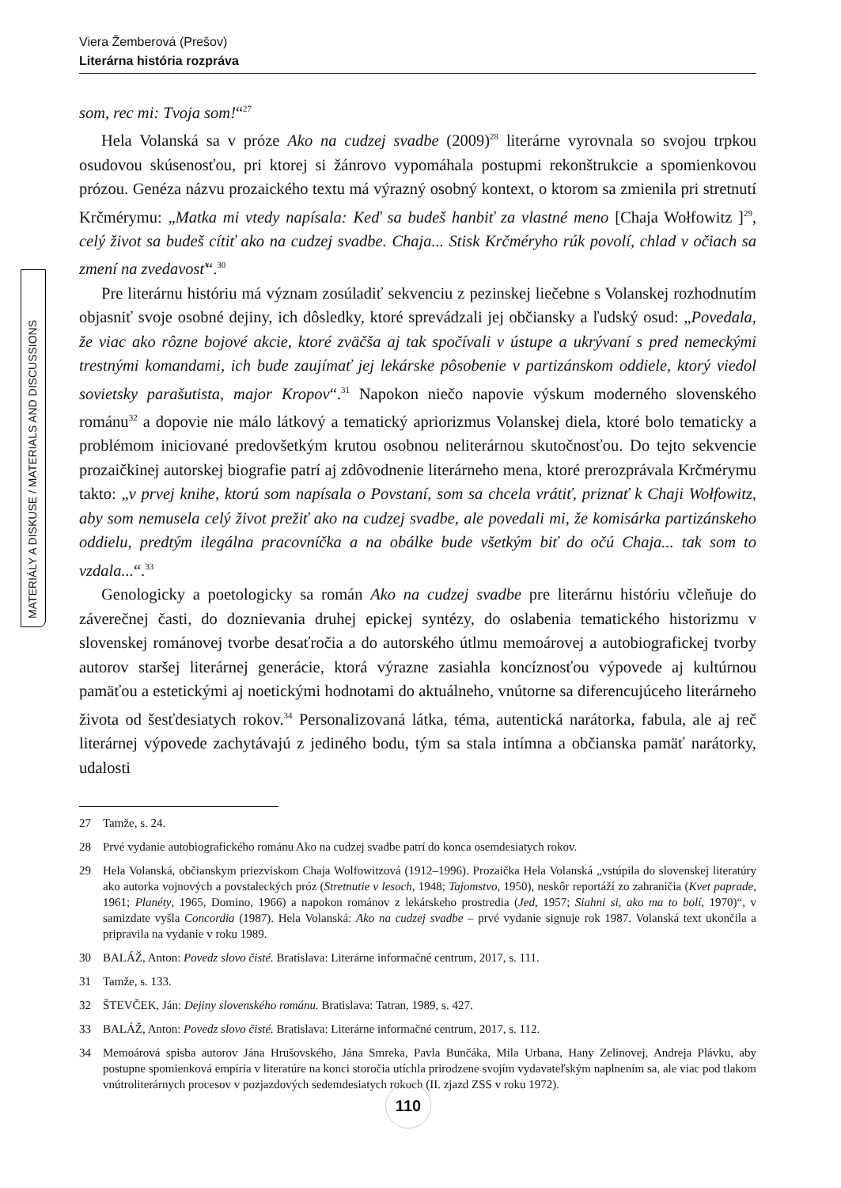Viera Žemberová (Prešov)
Literárna história rozpráva
MATERIÁLY A DISKUSE / MATERIALS AND DISCUSSIONS
som, rec mi: Tvoja som!“<sup>27</sup>
Hela Volanská sa v próze Ako na cudzej svadbe (2009)<sup>28</sup> literárne vyrovnala so svojou trpkou osudovou skúsenosťou, pri ktorej si žánrovo vypomáhala postupmi rekonštrukcie a spomienkovou prózou. Genéza názvu prozaického textu má výrazný osobný kontext, o ktorom sa zmienila pri stretnutí Krčmérymu: „Matka mi vtedy napísala: Keď sa budeš hanbiť za vlastné meno [Chaja Wołfowitz ]<sup>29</sup>, celý život sa budeš cítiť ako na cudzej svadbe. Chaja... Stisk Krčméryho rúk povolí, chlad v očiach sa zmení na zvedavosť“.<sup>30</sup>
Pre literárnu históriu má význam zosúladiť sekvenciu z pezinskej liečebne s Volanskej rozhodnutím objasniť svoje osobné dejiny, ich dôsledky, ktoré sprevádzali jej občiansky a ľudský osud: „Povedala, že viac ako rôzne bojové akcie, ktoré zväčša aj tak spočívali v ústupe a ukrývaní s pred nemeckými trestnými komandami, ich bude zaujímať jej lekárske pôsobenie v partizánskom oddiele, ktorý viedol sovietsky parašutista, major Kropov“.<sup>31</sup> Napokon niečo napovie výskum moderného slovenského románu<sup>32</sup> a dopovie nie málo látkový a tematický apriorizmus Volanskej diela, ktoré bolo tematicky a problémom iniciované predovšetkým krutou osobnou neliterárnou skutočnosťou. Do tejto sekvencie prozaičkinej autorskej biografie patrí aj zdôvodnenie literárneho mena, ktoré prerozprávala Krčmérymu takto: „v prvej knihe, ktorú som napísala o Povstaní, som sa chcela vrátiť, priznať k Chaji Wołfowitz, aby som nemusela celý život prežiť ako na cudzej svadbe, ale povedali mi, že komisárka partizánskeho oddielu, predtým ilegálna pracovníčka a na obálke bude všetkým biť do očú Chaja... tak som to vzdala...“.<sup>33</sup>
Genologicky a poetologicky sa román Ako na cudzej svadbe pre literárnu históriu včleňuje do záverečnej časti, do doznievania druhej epickej syntézy, do oslabenia tematického historizmu v slovenskej románovej tvorbe desaťročia a do autorského útlmu memoárovej a autobiografickej tvorby autorov staršej literárnej generácie, ktorá výrazne zasiahla koncíznosťou výpovede aj kultúrnou pamäťou a estetickými aj noetickými hodnotami do aktuálneho, vnútorne sa diferencujúceho literárneho života od šesťdesiatych rokov.<sup>34</sup> Personalizovaná látka, téma, autentická narátorka, fabula, ale aj reč literárnej výpovede zachytávajú z jediného bodu, tým sa stala intímna a občianska pamäť narátorky, udalosti
27 Tamže, s. 24.
28 Prvé vydanie autobiografického románu Ako na cudzej svadbe patrí do konca osemdesiatych rokov.
29 Hela Volanská, občianskym priezviskom Chaja Wolfowitzová (1912–1996). Prozaička Hela Volanská „vstúpila do slovenskej literatúry ako autorka vojnových a povstaleckých próz (Stretnutie v lesoch, 1948; Tajomstvo, 1950), neskôr reportáží zo zahraničia (Kvet paprade, 1961; Planéty, 1965, Domino, 1966) a napokon románov z lekárskeho prostredia (Jed, 1957; Siahni si, ako ma to bolí, 1970)“, v samizdate vyšla Concordia (1987). Hela Volanská: Ako na cudzej svadbe – prvé vydanie signuje rok 1987. Volanská text ukončila a pripravila na vydanie v roku 1989.
30 BALÁŽ, Anton: Povedz slovo čisté. Bratislava: Literárne informačné centrum, 2017, s. 111.
31 Tamže, s. 133.
32 ŠTEVČEK, Ján: Dejiny slovenského románu. Bratislava: Tatran, 1989, s. 427.
33 BALÁŽ, Anton: Povedz slovo čisté. Bratislava: Literárne informačné centrum, 2017, s. 112.
34 Memoárová spisba autorov Jána Hrušovského, Jána Smreka, Pavla Bunčáka, Mila Urbana, Hany Zelinovej, Andreja Plávku, aby postupne spomienková empíria v literatúre na konci storočia utíchla prirodzene svojím vydavateľským naplnením sa, ale viac pod tlakom vnútroliterárnych procesov v pozjazdových sedemdesiatych rokoch (II. zjazd ZSS v roku 1972).
110